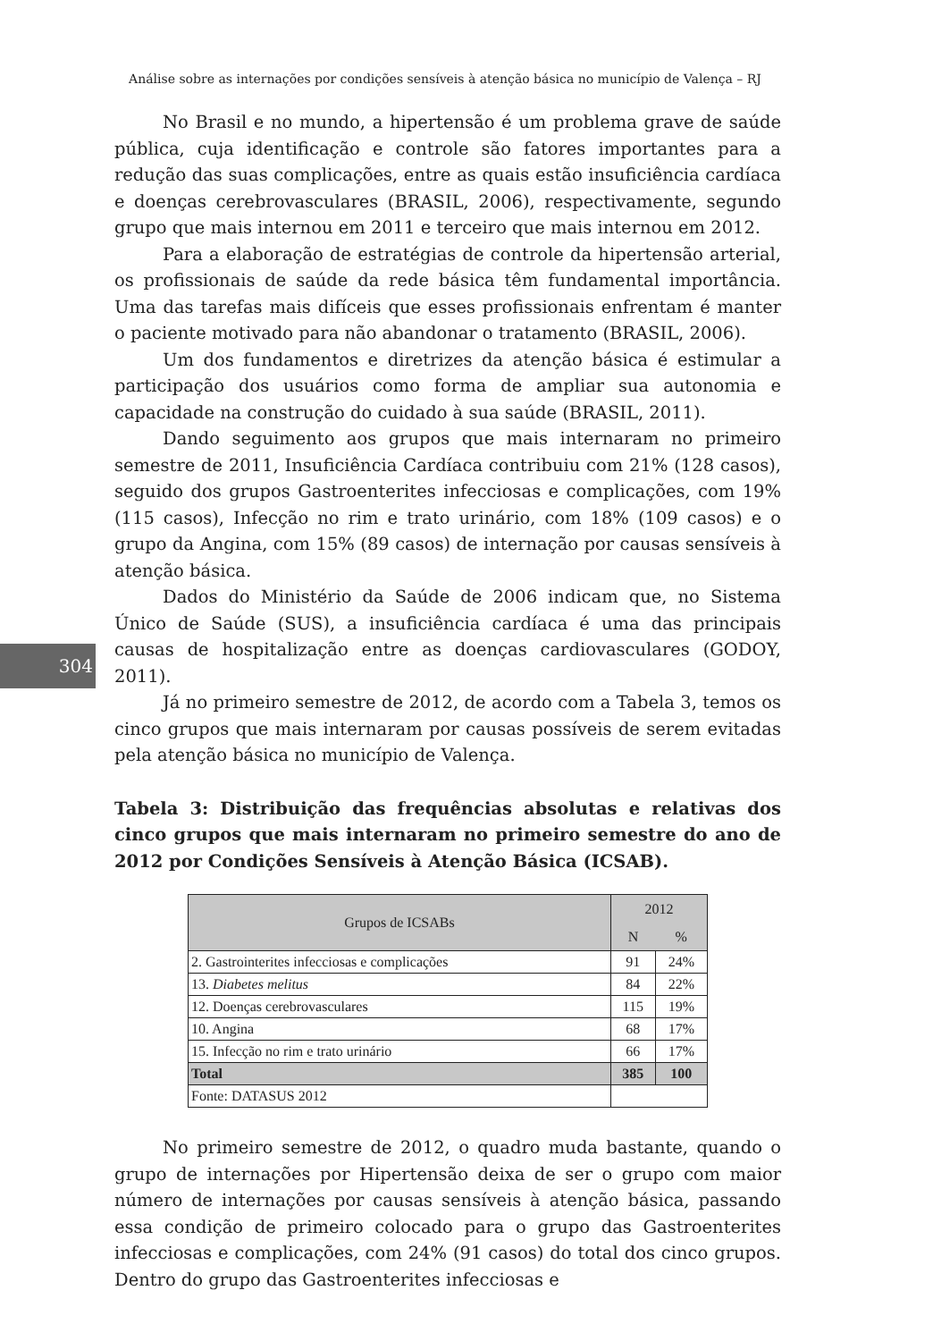Análise sobre as internações por condições sensíveis à atenção básica no município de Valença – RJ
304
No Brasil e no mundo, a hipertensão é um problema grave de saúde pública, cuja identificação e controle são fatores importantes para a redução das suas complicações, entre as quais estão insuficiência cardíaca e doenças cerebrovasculares (BRASIL, 2006), respectivamente, segundo grupo que mais internou em 2011 e terceiro que mais internou em 2012.
Para a elaboração de estratégias de controle da hipertensão arterial, os profissionais de saúde da rede básica têm fundamental importância. Uma das tarefas mais difíceis que esses profissionais enfrentam é manter o paciente motivado para não abandonar o tratamento (BRASIL, 2006).
Um dos fundamentos e diretrizes da atenção básica é estimular a participação dos usuários como forma de ampliar sua autonomia e capacidade na construção do cuidado à sua saúde (BRASIL, 2011).
Dando seguimento aos grupos que mais internaram no primeiro semestre de 2011, Insuficiência Cardíaca contribuiu com 21% (128 casos), seguido dos grupos Gastroenterites infecciosas e complicações, com 19% (115 casos), Infecção no rim e trato urinário, com 18% (109 casos) e o grupo da Angina, com 15% (89 casos) de internação por causas sensíveis à atenção básica.
Dados do Ministério da Saúde de 2006 indicam que, no Sistema Único de Saúde (SUS), a insuficiência cardíaca é uma das principais causas de hospitalização entre as doenças cardiovasculares (GODOY, 2011).
Já no primeiro semestre de 2012, de acordo com a Tabela 3, temos os cinco grupos que mais internaram por causas possíveis de serem evitadas pela atenção básica no município de Valença.
Tabela 3: Distribuição das frequências absolutas e relativas dos cinco grupos que mais internaram no primeiro semestre do ano de 2012 por Condições Sensíveis à Atenção Básica (ICSAB).
| Grupos de ICSABs | 2012 | |
| --- | --- | --- |
| | N | % |
| 2. Gastrointerites infecciosas e complicações | 91 | 24% |
| 13. Diabetes melitus | 84 | 22% |
| 12. Doenças cerebrovasculares | 115 | 19% |
| 10. Angina | 68 | 17% |
| 15. Infecção no rim e trato urinário | 66 | 17% |
| Total | 385 | 100 |
| Fonte: DATASUS 2012 | | |
No primeiro semestre de 2012, o quadro muda bastante, quando o grupo de internações por Hipertensão deixa de ser o grupo com maior número de internações por causas sensíveis à atenção básica, passando essa condição de primeiro colocado para o grupo das Gastroenterites infecciosas e complicações, com 24% (91 casos) do total dos cinco grupos. Dentro do grupo das Gastroenterites infecciosas e